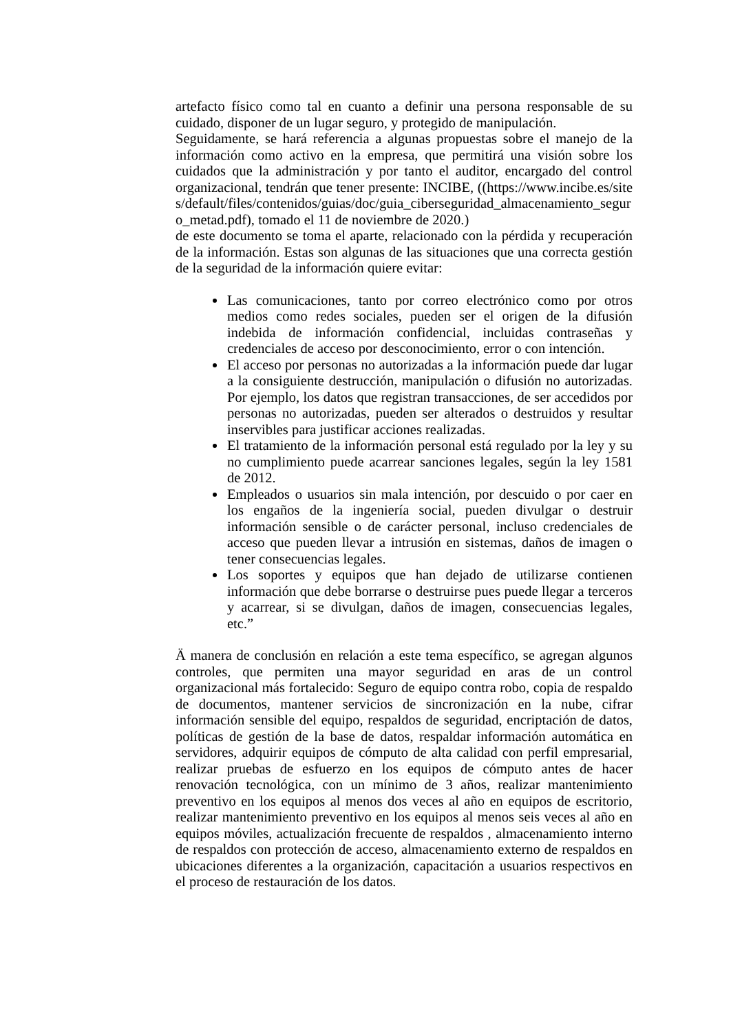artefacto físico como tal en cuanto a definir una persona responsable de su cuidado, disponer de un lugar seguro, y protegido de manipulación.
Seguidamente, se hará referencia a algunas propuestas sobre el manejo de la información como activo en la empresa, que permitirá una visión sobre los cuidados que la administración y por tanto el auditor, encargado del control organizacional, tendrán que tener presente: INCIBE, ((https://www.incibe.es/sites/default/files/contenidos/guias/doc/guia_ciberseguridad_almacenamiento_seguro_metad.pdf), tomado el 11 de noviembre de 2020.)
de este documento se toma el aparte, relacionado con la pérdida y recuperación de la información. Estas son algunas de las situaciones que una correcta gestión de la seguridad de la información quiere evitar:
Las comunicaciones, tanto por correo electrónico como por otros medios como redes sociales, pueden ser el origen de la difusión indebida de información confidencial, incluidas contraseñas y credenciales de acceso por desconocimiento, error o con intención.
El acceso por personas no autorizadas a la información puede dar lugar a la consiguiente destrucción, manipulación o difusión no autorizadas. Por ejemplo, los datos que registran transacciones, de ser accedidos por personas no autorizadas, pueden ser alterados o destruidos y resultar inservibles para justificar acciones realizadas.
El tratamiento de la información personal está regulado por la ley y su no cumplimiento puede acarrear sanciones legales, según la ley 1581 de 2012.
Empleados o usuarios sin mala intención, por descuido o por caer en los engaños de la ingeniería social, pueden divulgar o destruir información sensible o de carácter personal, incluso credenciales de acceso que pueden llevar a intrusión en sistemas, daños de imagen o tener consecuencias legales.
Los soportes y equipos que han dejado de utilizarse contienen información que debe borrarse o destruirse pues puede llegar a terceros y acarrear, si se divulgan, daños de imagen, consecuencias legales, etc.”
Ä manera de conclusión en relación a este tema específico, se agregan algunos controles, que permiten una mayor seguridad en aras de un control organizacional más fortalecido: Seguro de equipo contra robo, copia de respaldo de documentos, mantener servicios de sincronización en la nube, cifrar información sensible del equipo, respaldos de seguridad, encriptación de datos, políticas de gestión de la base de datos, respaldar información automática en servidores, adquirir equipos de cómputo de alta calidad con perfil empresarial, realizar pruebas de esfuerzo en los equipos de cómputo antes de hacer renovación tecnológica, con un mínimo de 3 años, realizar mantenimiento preventivo en los equipos al menos dos veces al año en equipos de escritorio, realizar mantenimiento preventivo en los equipos al menos seis veces al año en equipos móviles, actualización frecuente de respaldos , almacenamiento interno de respaldos con protección de acceso, almacenamiento externo de respaldos en ubicaciones diferentes a la organización, capacitación a usuarios respectivos en el proceso de restauración de los datos.